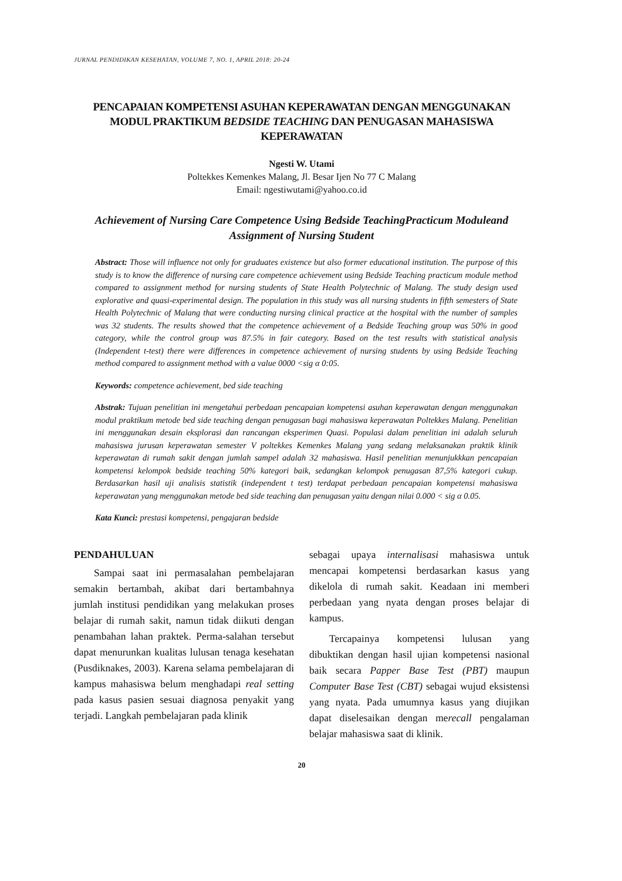JURNAL PENDIDIKAN KESEHATAN, VOLUME 7, NO. 1, APRIL 2018: 20-24
PENCAPAIAN KOMPETENSI ASUHAN KEPERAWATAN DENGAN MENGGUNAKAN MODUL PRAKTIKUM BEDSIDE TEACHING DAN PENUGASAN MAHASISWA KEPERAWATAN
Ngesti W. Utami
Poltekkes Kemenkes Malang, Jl. Besar Ijen No 77 C Malang
Email: ngestiwutami@yahoo.co.id
Achievement of Nursing Care Competence Using Bedside TeachingPracticum Moduleand Assignment of Nursing Student
Abstract: Those will influence not only for graduates existence but also former educational institution. The purpose of this study is to know the difference of nursing care competence achievement using Bedside Teaching practicum module method compared to assignment method for nursing students of State Health Polytechnic of Malang. The study design used explorative and quasi-experimental design. The population in this study was all nursing students in fifth semesters of State Health Polytechnic of Malang that were conducting nursing clinical practice at the hospital with the number of samples was 32 students. The results showed that the competence achievement of a Bedside Teaching group was 50% in good category, while the control group was 87.5% in fair category. Based on the test results with statistical analysis (Independent t-test) there were differences in competence achievement of nursing students by using Bedside Teaching method compared to assignment method with a value 0000 <sig α 0:05.
Keywords: competence achievement, bed side teaching
Abstrak: Tujuan penelitian ini mengetahui perbedaan pencapaian kompetensi asuhan keperawatan dengan menggunakan modul praktikum metode bed side teaching dengan penugasan bagi mahasiswa keperawatan Poltekkes Malang. Penelitian ini menggunakan desain eksplorasi dan rancangan eksperimen Quasi. Populasi dalam penelitian ini adalah seluruh mahasiswa jurusan keperawatan semester V poltekkes Kemenkes Malang yang sedang melaksanakan praktik klinik keperawatan di rumah sakit dengan jumlah sampel adalah 32 mahasiswa. Hasil penelitian menunjukkkan pencapaian kompetensi kelompok bedside teaching 50% kategori baik, sedangkan kelompok penugasan 87,5% kategori cukup. Berdasarkan hasil uji analisis statistik (independent t test) terdapat perbedaan pencapaian kompetensi mahasiswa keperawatan yang menggunakan metode bed side teaching dan penugasan yaitu dengan nilai 0.000 < sig α 0.05.
Kata Kunci: prestasi kompetensi, pengajaran bedside
PENDAHULUAN
Sampai saat ini permasalahan pembelajaran semakin bertambah, akibat dari bertambahnya jumlah institusi pendidikan yang melakukan proses belajar di rumah sakit, namun tidak diikuti dengan penambahan lahan praktek. Perma-salahan tersebut dapat menurunkan kualitas lulusan tenaga kesehatan (Pusdiknakes, 2003). Karena selama pembelajaran di kampus mahasiswa belum menghadapi real setting pada kasus pasien sesuai diagnosa penyakit yang terjadi. Langkah pembelajaran pada klinik
sebagai upaya internalisasi mahasiswa untuk mencapai kompetensi berdasarkan kasus yang dikelola di rumah sakit. Keadaan ini memberi perbedaan yang nyata dengan proses belajar di kampus.
Tercapainya kompetensi lulusan yang dibuktikan dengan hasil ujian kompetensi nasional baik secara Papper Base Test (PBT) maupun Computer Base Test (CBT) sebagai wujud eksistensi yang nyata. Pada umumnya kasus yang diujikan dapat diselesaikan dengan merecall pengalaman belajar mahasiswa saat di klinik.
20